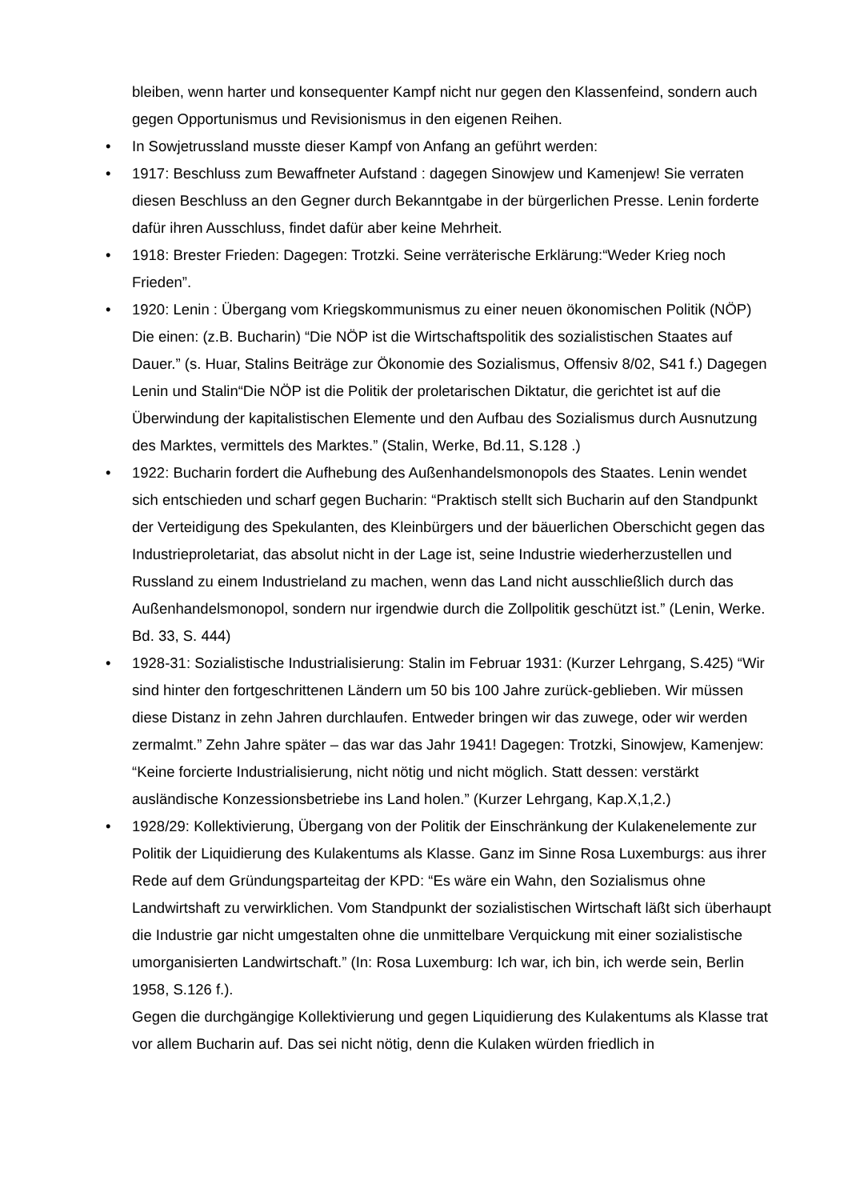bleiben, wenn harter und konsequenter Kampf nicht nur gegen den Klassenfeind, sondern auch gegen Opportunismus und Revisionismus in den eigenen Reihen.
• In Sowjetrussland musste dieser Kampf von Anfang an geführt werden:
• 1917: Beschluss zum Bewaffneter Aufstand : dagegen Sinowjew und Kamenjew! Sie verraten diesen Beschluss an den Gegner durch Bekanntgabe in der bürgerlichen Presse. Lenin forderte dafür ihren Ausschluss, findet dafür aber keine Mehrheit.
• 1918: Brester Frieden: Dagegen: Trotzki. Seine verräterische Erklärung:“Weder Krieg noch Frieden”.
• 1920: Lenin : Übergang vom Kriegskommunismus zu einer neuen ökonomischen Politik (NÖP) Die einen: (z.B. Bucharin) “Die NÖP ist die Wirtschaftspolitik des sozialistischen Staates auf Dauer.” (s. Huar, Stalins Beiträge zur Ökonomie des Sozialismus, Offensiv 8/02, S41 f.) Dagegen Lenin und Stalin“Die NÖP ist die Politik der proletarischen Diktatur, die gerichtet ist auf die Überwindung der kapitalistischen Elemente und den Aufbau des Sozialismus durch Ausnutzung des Marktes, vermittels des Marktes.” (Stalin, Werke, Bd.11, S.128 .)
• 1922: Bucharin fordert die Aufhebung des Außenhandelsmonopols des Staates. Lenin wendet sich entschieden und scharf gegen Bucharin: “Praktisch stellt sich Bucharin auf den Standpunkt der Verteidigung des Spekulanten, des Kleinbürgers und der bäuerlichen Oberschicht gegen das Industrieproletariat, das absolut nicht in der Lage ist, seine Industrie wiederherzustellen und Russland zu einem Industrieland zu machen, wenn das Land nicht ausschließlich durch das Außenhandelsmonopol, sondern nur irgendwie durch die Zollpolitik geschützt ist.” (Lenin, Werke. Bd. 33, S. 444)
• 1928-31: Sozialistische Industrialisierung: Stalin im Februar 1931: (Kurzer Lehrgang, S.425) “Wir sind hinter den fortgeschrittenen Ländern um 50 bis 100 Jahre zurück-geblieben. Wir müssen diese Distanz in zehn Jahren durchlaufen. Entweder bringen wir das zuwege, oder wir werden zermalmt.” Zehn Jahre später – das war das Jahr 1941! Dagegen: Trotzki, Sinowjew, Kamenjew: “Keine forcierte Industrialisierung, nicht nötig und nicht möglich. Statt dessen: verstärkt ausländische Konzessionsbetriebe ins Land holen.” (Kurzer Lehrgang, Kap.X,1,2.)
• 1928/29: Kollektivierung, Übergang von der Politik der Einschränkung der Kulakenelemente zur Politik der Liquidierung des Kulakentums als Klasse. Ganz im Sinne Rosa Luxemburgs: aus ihrer Rede auf dem Gründungsparteitag der KPD: “Es wäre ein Wahn, den Sozialismus ohne Landwirtshaft zu verwirklichen. Vom Standpunkt der sozialistischen Wirtschaft läßt sich überhaupt die Industrie gar nicht umgestalten ohne die unmittelbare Verquickung mit einer sozialistische umorganisierten Landwirtschaft.” (In: Rosa Luxemburg: Ich war, ich bin, ich werde sein, Berlin 1958, S.126 f.).
Gegen die durchgängige Kollektivierung und gegen Liquidierung des Kulakentums als Klasse trat vor allem Bucharin auf. Das sei nicht nötig, denn die Kulaken würden friedlich in